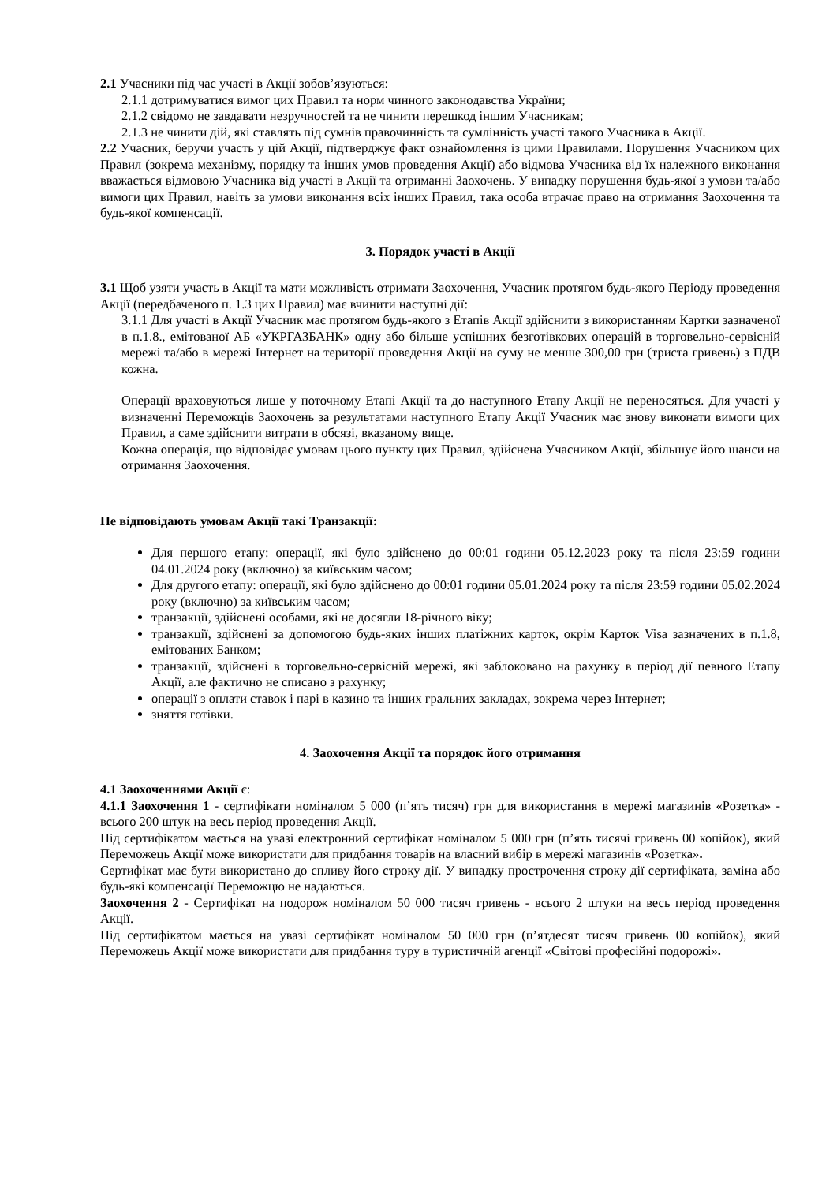2.1 Учасники під час участі в Акції зобов’язуються:
2.1.1 дотримуватися вимог цих Правил та норм чинного законодавства України;
2.1.2 свідомо не завдавати незручностей та не чинити перешкод іншим Учасникам;
2.1.3 не чинити дій, які ставлять під сумнів правочинність та сумлінність участі такого Учасника в Акції.
2.2 Учасник, беручи участь у цій Акції, підтверджує факт ознайомлення із цими Правилами. Порушення Учасником цих Правил (зокрема механізму, порядку та інших умов проведення Акції) або відмова Учасника від їх належного виконання вважається відмовою Учасника від участі в Акції та отриманні Заохочень. У випадку порушення будь-якої з умови та/або вимоги цих Правил, навіть за умови виконання всіх інших Правил, така особа втрачає право на отримання Заохочення та будь-якої компенсації.
3. Порядок участі в Акції
3.1 Щоб узяти участь в Акції та мати можливість отримати Заохочення, Учасник протягом будь-якого Періоду проведення Акції (передбаченого п. 1.3 цих Правил) має вчинити наступні дії:
3.1.1 Для участі в Акції Учасник має протягом будь-якого з Етапів Акції здійснити з використанням Картки зазначеної в п.1.8., емітованої АБ «УКРГАЗБАНК» одну або більше успішних безготівкових операцій в торговельно-сервісній мережі та/або в мережі Інтернет на території проведення Акції на суму не менше 300,00 грн (триста гривень) з ПДВ кожна.
Операції враховуються лише у поточному Етапі Акції та до наступного Етапу Акції не переносяться. Для участі у визначенні Переможців Заохочень за результатами наступного Етапу Акції Учасник має знову виконати вимоги цих Правил, а саме здійснити витрати в обсязі, вказаному вище.
Кожна операція, що відповідає умовам цього пункту цих Правил, здійснена Учасником Акції, збільшує його шанси на отримання Заохочення.
Не відповідають умовам Акції такі Транзакції:
Для першого етапу: операції, які було здійснено до 00:01 години 05.12.2023 року та після 23:59 години 04.01.2024 року (включно) за київським часом;
Для другого етапу: операції, які було здійснено до 00:01 години 05.01.2024 року та після 23:59 години 05.02.2024 року (включно) за київським часом;
транзакції, здійснені особами, які не досягли 18-річного віку;
транзакції, здійснені за допомогою будь-яких інших платіжних карток, окрім Карток Visa зазначених в п.1.8, емітованих Банком;
транзакції, здійснені в торговельно-сервісній мережі, які заблоковано на рахунку в період дії певного Етапу Акції, але фактично не списано з рахунку;
операції з оплати ставок і парі в казино та інших гральних закладах, зокрема через Інтернет;
зняття готівки.
4. Заохочення Акції та порядок його отримання
4.1 Заохоченнями Акції є:
4.1.1 Заохочення 1 - сертифікати номіналом 5 000 (п’ять тисяч) грн для використання в мережі магазинів «Розетка» - всього 200 штук на весь період проведення Акції.
Під сертифікатом мається на увазі електронний сертифікат номіналом 5 000 грн (п’ять тисячі гривень 00 копійок), який Переможець Акції може використати для придбання товарів на власний вибір в мережі магазинів «Розетка».
Сертифікат має бути використано до спливу його строку дії. У випадку прострочення строку дії сертифіката, заміна або будь-які компенсації Переможцю не надаються.
Заохочення 2 - Сертифікат на подорож номіналом 50 000 тисяч гривень - всього 2 штуки на весь період проведення Акції.
Під сертифікатом мається на увазі сертифікат номіналом 50 000 грн (п’ятдесят тисяч гривень 00 копійок), який Переможець Акції може використати для придбання туру в туристичній агенції «Світові професійні подорожі».